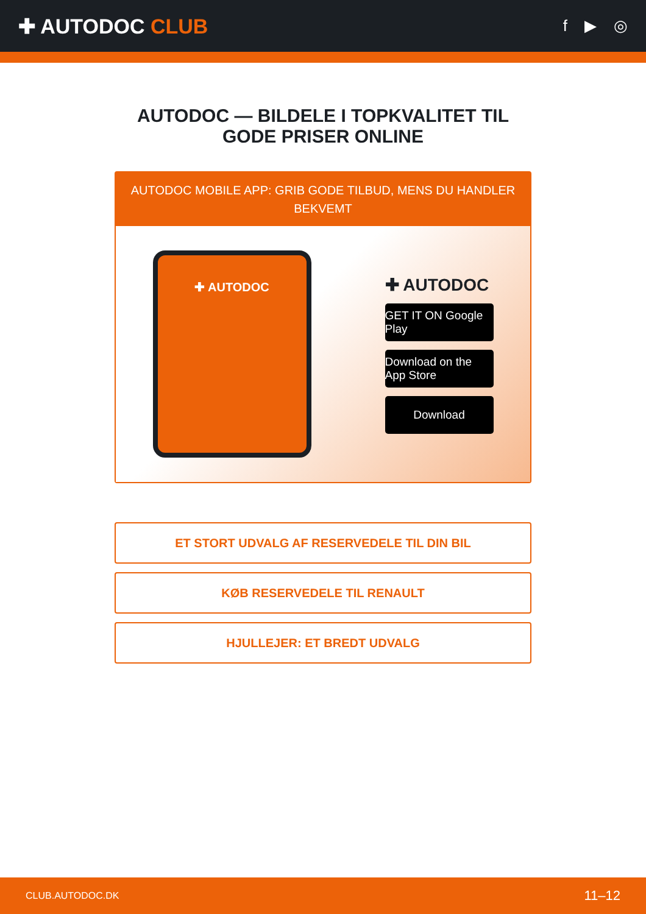✚ AUTODOC CLUB
f ▶ ◎
AUTODOC — BILDELE I TOPKVALITET TIL GODE PRISER ONLINE
AUTODOC MOBILE APP: GRIB GODE TILBUD, MENS DU HANDLER BEKVEMT
✚ AUTODOC
✚ AUTODOC
GET IT ON Google Play
Download on the App Store
Download
ET STORT UDVALG AF RESERVEDELE TIL DIN BIL
KØB RESERVEDELE TIL RENAULT
HJULLEJER: ET BREDT UDVALG
CLUB.AUTODOC.DK 11–12